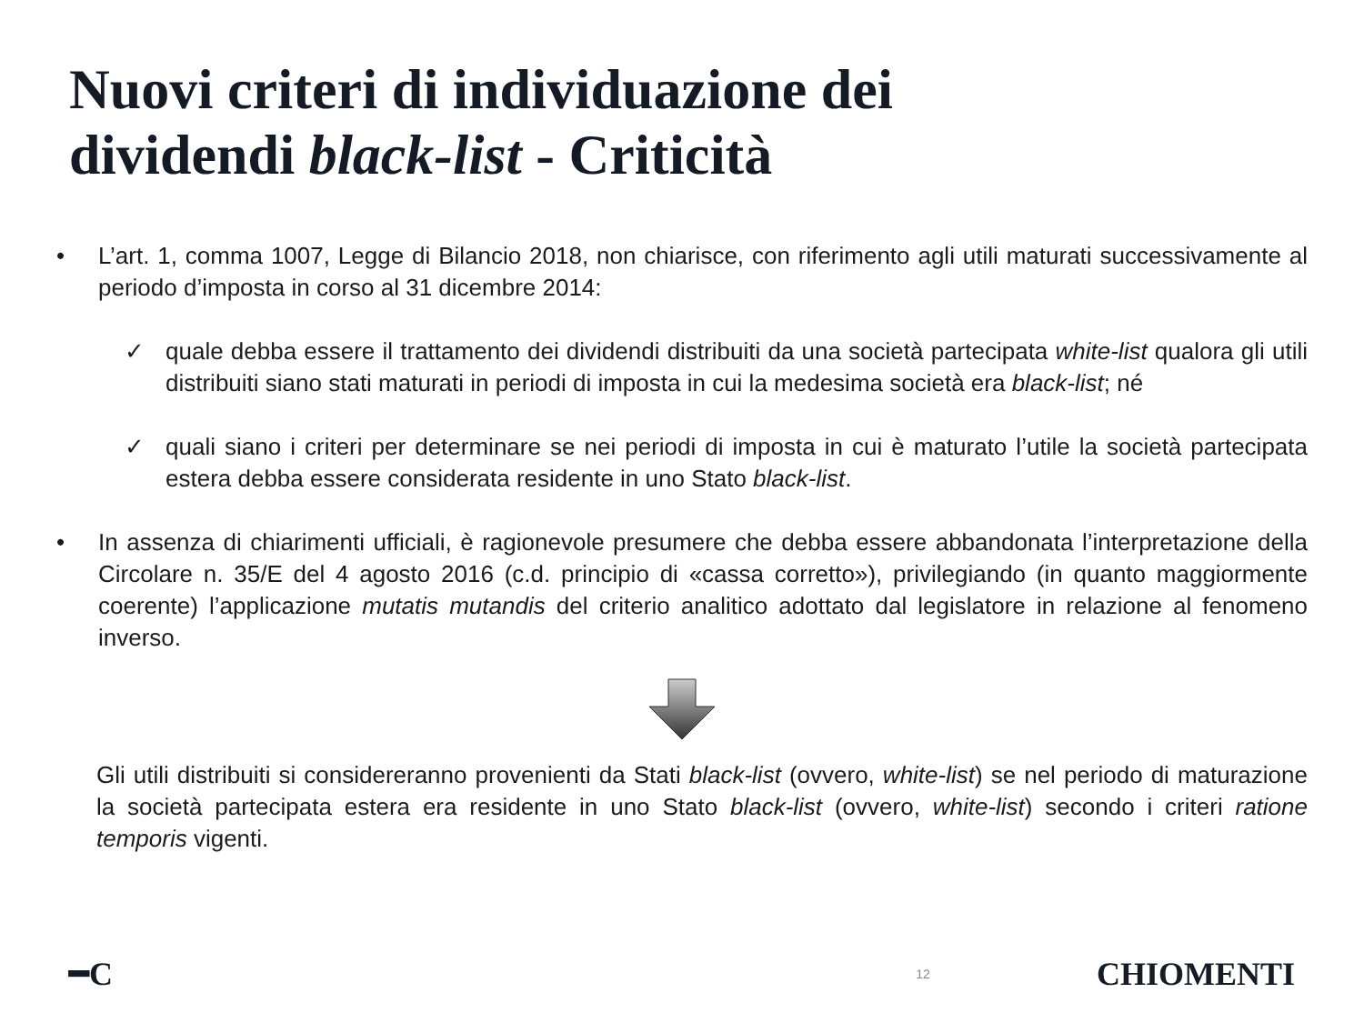Nuovi criteri di individuazione dei
dividendi black-list - Criticità
• L’art. 1, comma 1007, Legge di Bilancio 2018, non chiarisce, con riferimento agli utili maturati successivamente al periodo d’imposta in corso al 31 dicembre 2014:
✓ quale debba essere il trattamento dei dividendi distribuiti da una società partecipata white-list qualora gli utili distribuiti siano stati maturati in periodi di imposta in cui la medesima società era black-list; né
✓ quali siano i criteri per determinare se nei periodi di imposta in cui è maturato l’utile la società partecipata estera debba essere considerata residente in uno Stato black-list.
• In assenza di chiarimenti ufficiali, è ragionevole presumere che debba essere abbandonata l’interpretazione della Circolare n. 35/E del 4 agosto 2016 (c.d. principio di «cassa corretto»), privilegiando (in quanto maggiormente coerente) l’applicazione mutatis mutandis del criterio analitico adottato dal legislatore in relazione al fenomeno inverso.
Gli utili distribuiti si considereranno provenienti da Stati black-list (ovvero, white-list) se nel periodo di maturazione la società partecipata estera era residente in uno Stato black-list (ovvero, white-list) secondo i criteri ratione temporis vigenti.
━C 12 CHIOMENTI